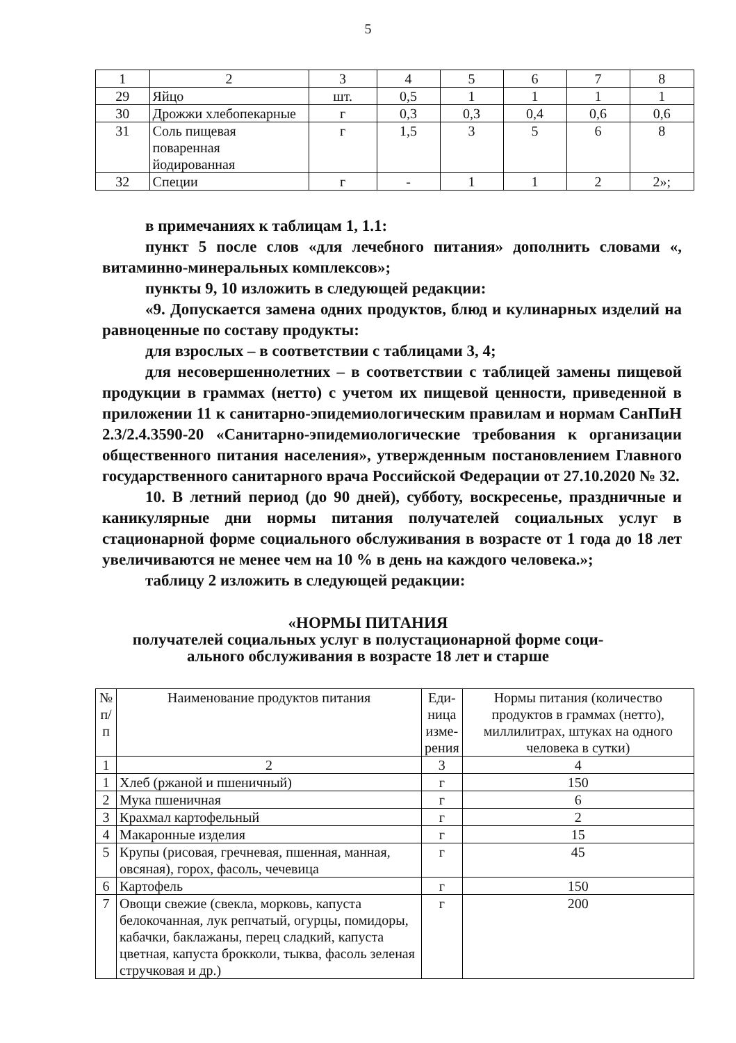5
| 1 | 2 | 3 | 4 | 5 | 6 | 7 | 8 |
| 29 | Яйцо | шт. | 0,5 | 1 | 1 | 1 | 1 |
| 30 | Дрожжи хлебопекарные | г | 0,3 | 0,3 | 0,4 | 0,6 | 0,6 |
| 31 | Соль пищевая поваренная йодированная | г | 1,5 | 3 | 5 | 6 | 8 |
| 32 | Специи | г | - | 1 | 1 | 2 | 2»; |
в примечаниях к таблицам 1, 1.1:
пункт 5 после слов «для лечебного питания» дополнить словами «, витаминно-минеральных комплексов»;
пункты 9, 10 изложить в следующей редакции:
«9. Допускается замена одних продуктов, блюд и кулинарных изделий на равноценные по составу продукты:
для взрослых – в соответствии с таблицами 3, 4;
для несовершеннолетних – в соответствии с таблицей замены пищевой продукции в граммах (нетто) с учетом их пищевой ценности, приведенной в приложении 11 к санитарно-эпидемиологическим правилам и нормам СанПиН 2.3/2.4.3590-20 «Санитарно-эпидемиологические требования к организации общественного питания населения», утвержденным постановлением Главного государственного санитарного врача Российской Федерации от 27.10.2020 № 32.
10. В летний период (до 90 дней), субботу, воскресенье, праздничные и каникулярные дни нормы питания получателей социальных услуг в стационарной форме социального обслуживания в возрасте от 1 года до 18 лет увеличиваются не менее чем на 10 % в день на каждого человека.»;
таблицу 2 изложить в следующей редакции:
«НОРМЫ ПИТАНИЯ
получателей социальных услуг в полустационарной форме соци-
ального обслуживания в возрасте 18 лет и старше
| № п/п | Наименование продуктов питания | Еди- ница изме- рения | Нормы питания (количество продуктов в граммах (нетто), миллилитрах, штуках на одного человека в сутки) |
| --- | --- | --- | --- |
| 1 | 2 | 3 | 4 |
| 1 | Хлеб (ржаной и пшеничный) | г | 150 |
| 2 | Мука пшеничная | г | 6 |
| 3 | Крахмал картофельный | г | 2 |
| 4 | Макаронные изделия | г | 15 |
| 5 | Крупы (рисовая, гречневая, пшенная, манная, овсяная), горох, фасоль, чечевица | г | 45 |
| 6 | Картофель | г | 150 |
| 7 | Овощи свежие (свекла, морковь, капуста белокочанная, лук репчатый, огурцы, помидоры, кабачки, баклажаны, перец сладкий, капуста цветная, капуста брокколи, тыква, фасоль зеленая стручковая и др.) | г | 200 |